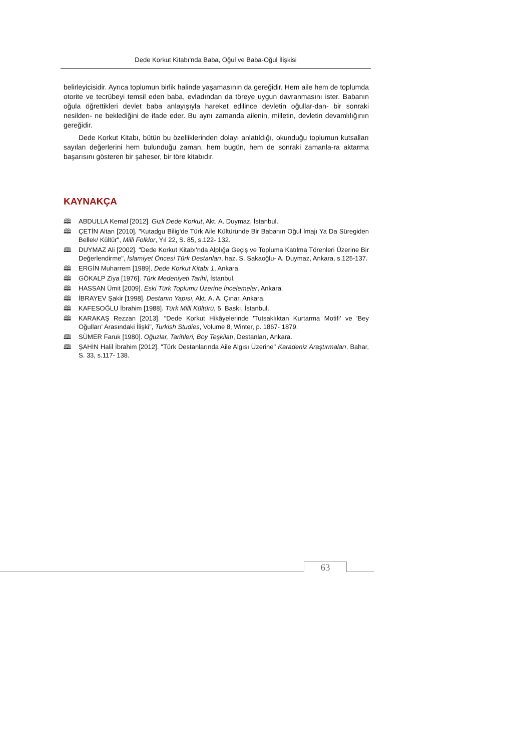Dede Korkut Kitabı'nda Baba, Oğul ve Baba-Oğul İlişkisi
belirleyicisidir. Ayrıca toplumun birlik halinde yaşamasının da gereğidir. Hem aile hem de toplumda otorite ve tecrübeyi temsil eden baba, evladından da töreye uygun davranmasını ister. Babanın oğula öğrettikleri devlet baba anlayışıyla hareket edilince devletin oğullar-dan- bir sonraki nesilden- ne beklediğini de ifade eder. Bu aynı zamanda ailenin, milletin, devletin devamlılığının gereğidir.
Dede Korkut Kitabı, bütün bu özelliklerinden dolayı anlatıldığı, okunduğu toplumun kutsalları sayılan değerlerini hem bulunduğu zaman, hem bugün, hem de sonraki zamanla-ra aktarma başarısını gösteren bir şaheser, bir töre kitabıdır.
KAYNAKÇA
🕮 ABDULLA Kemal [2012]. Gizli Dede Korkut, Akt. A. Duymaz, İstanbul.
🕮 ÇETİN Altan [2010]. "Kutadgu Bilig'de Türk Aile Kültüründe Bir Babanın Oğul İmajı Ya Da Süregiden Bellek/ Kültür", Milli Folklor, Yıl 22, S. 85, s.122- 132.
🕮 DUYMAZ Ali [2002]. "Dede Korkut Kitabı'nda Alplığa Geçiş ve Topluma Katılma Törenleri Üzerine Bir Değerlendirme", İslamiyet Öncesi Türk Destanları, haz. S. Sakaoğlu- A. Duymaz, Ankara, s.125-137.
🕮 ERGİN Muharrem [1989]. Dede Korkut Kitabı 1, Ankara.
🕮 GÖKALP Ziya [1976]. Türk Medeniyeti Tarihi, İstanbul.
🕮 HASSAN Ümit [2009]. Eski Türk Toplumu Üzerine İncelemeler, Ankara.
🕮 İBRAYEV Şakir [1998]. Destanın Yapısı, Akt. A. A. Çınar, Ankara.
🕮 KAFESOĞLU İbrahim [1988]. Türk Milli Kültürü, 5. Baskı, İstanbul.
🕮 KARAKAŞ Rezzan [2013]. "Dede Korkut Hikâyelerinde 'Tutsaklıktan Kurtarma Motifi' ve 'Bey Oğulları' Arasındaki İlişki", Turkish Studies, Volume 8, Winter, p. 1867- 1879.
🕮 SÜMER Faruk [1980]. Oğuzlar, Tarihleri, Boy Teşkilatı, Destanları, Ankara.
🕮 ŞAHİN Halil İbrahim [2012]. "Türk Destanlarında Aile Algısı Üzerine" Karadeniz Araştırmaları, Bahar, S. 33, s.117- 138.
63